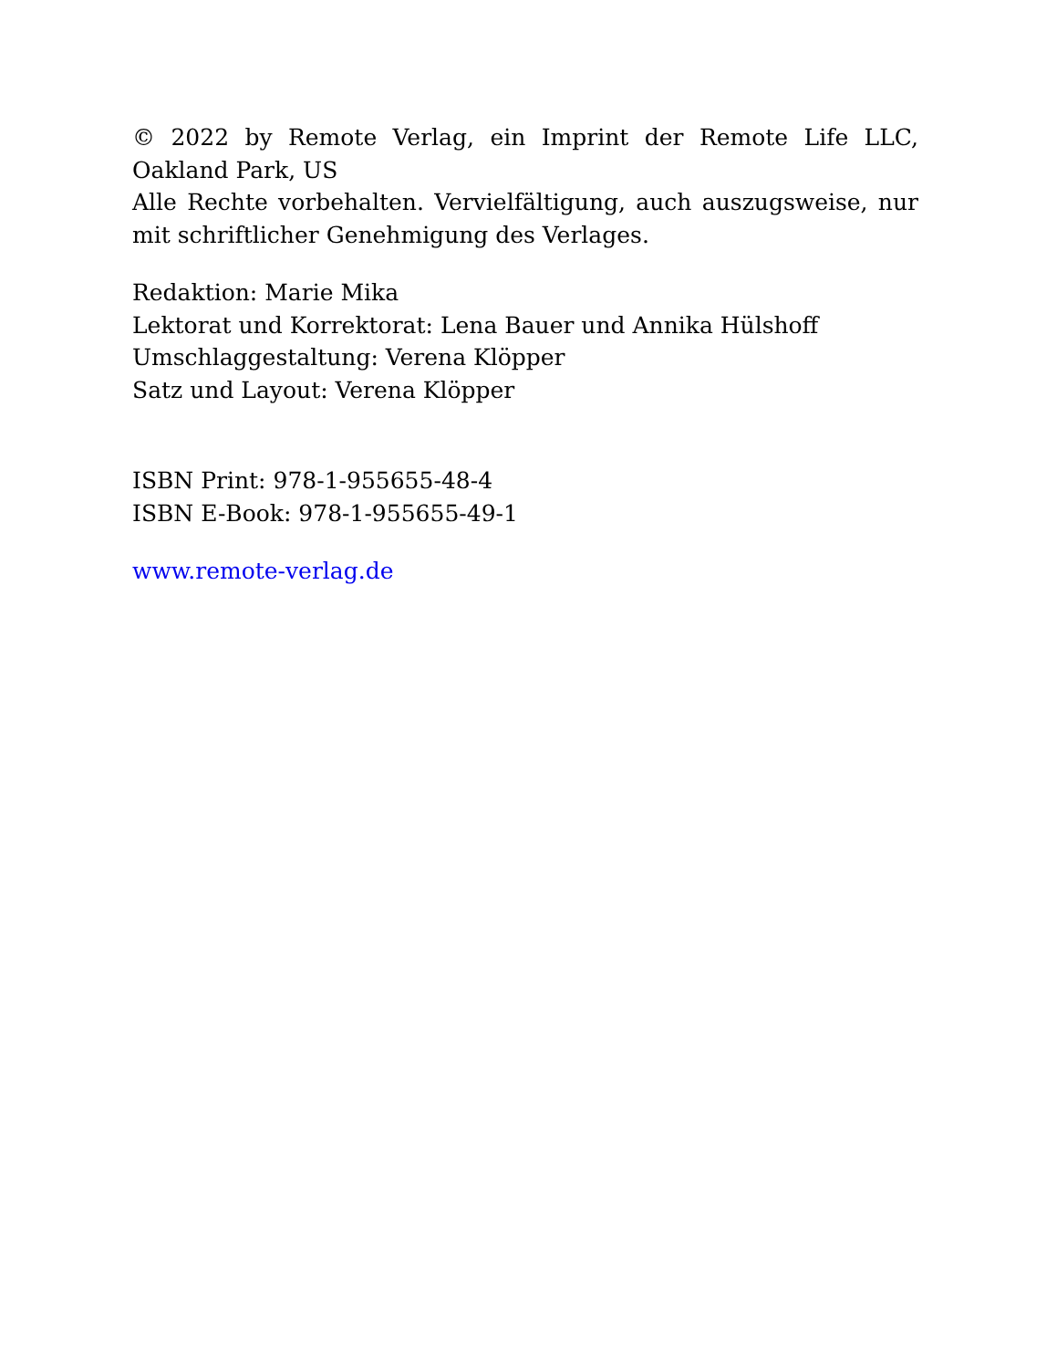© 2022 by Remote Verlag, ein Imprint der Remote Life LLC, Oakland Park, US
Alle Rechte vorbehalten. Vervielfältigung, auch auszugsweise, nur mit schriftlicher Genehmigung des Verlages.
Redaktion: Marie Mika
Lektorat und Korrektorat: Lena Bauer und Annika Hülshoff
Umschlaggestaltung: Verena Klöpper
Satz und Layout: Verena Klöpper
ISBN Print: 978-1-955655-48-4
ISBN E-Book: 978-1-955655-49-1
www.remote-verlag.de